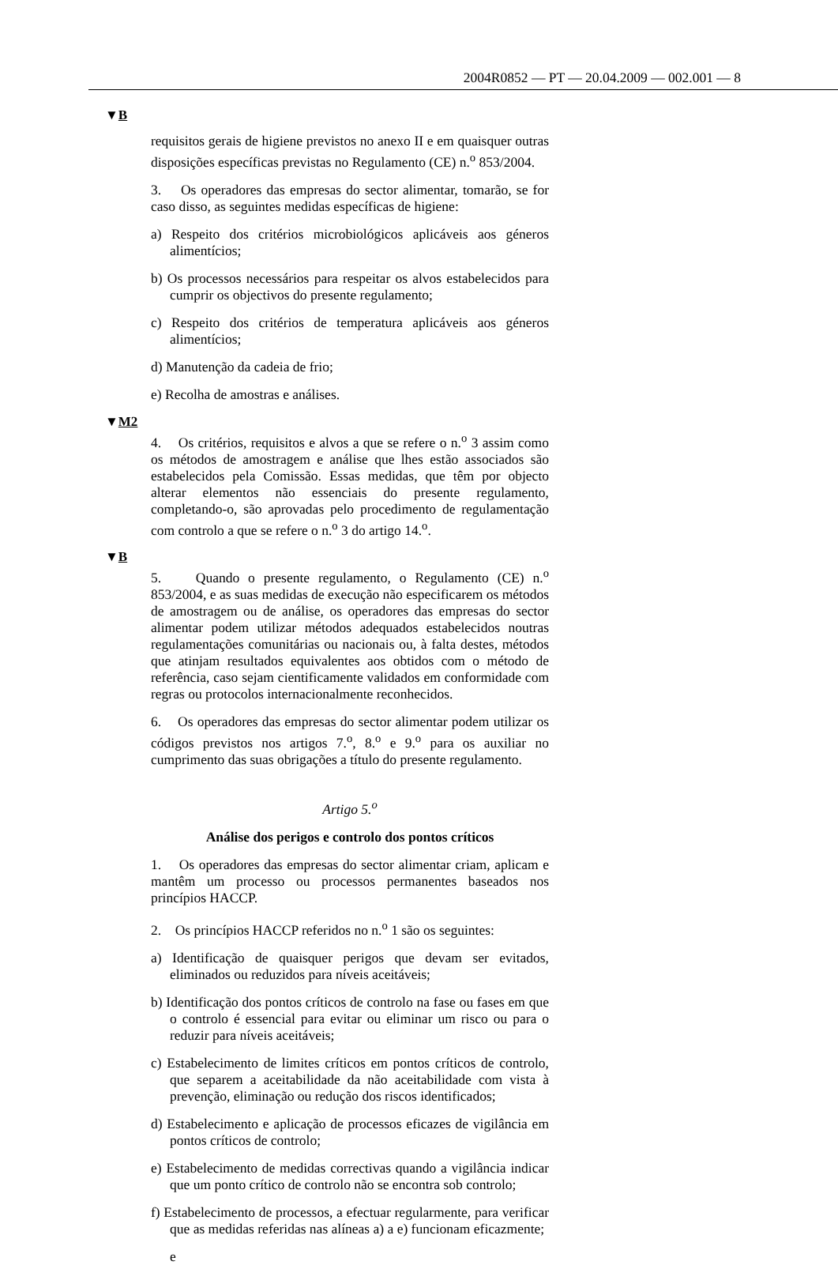2004R0852 — PT — 20.04.2009 — 002.001 — 8
▼B
requisitos gerais de higiene previstos no anexo II e em quaisquer outras disposições específicas previstas no Regulamento (CE) n.<sup>o</sup> 853/2004.
3. Os operadores das empresas do sector alimentar, tomarão, se for caso disso, as seguintes medidas específicas de higiene:
a) Respeito dos critérios microbiológicos aplicáveis aos géneros alimentícios;
b) Os processos necessários para respeitar os alvos estabelecidos para cumprir os objectivos do presente regulamento;
c) Respeito dos critérios de temperatura aplicáveis aos géneros alimentícios;
d) Manutenção da cadeia de frio;
e) Recolha de amostras e análises.
▼M2
4. Os critérios, requisitos e alvos a que se refere o n.<sup>o</sup> 3 assim como os métodos de amostragem e análise que lhes estão associados são estabelecidos pela Comissão. Essas medidas, que têm por objecto alterar elementos não essenciais do presente regulamento, completando-o, são aprovadas pelo procedimento de regulamentação com controlo a que se refere o n.<sup>o</sup> 3 do artigo 14.<sup>o</sup>.
▼B
5. Quando o presente regulamento, o Regulamento (CE) n.<sup>o</sup> 853/2004, e as suas medidas de execução não especificarem os métodos de amostragem ou de análise, os operadores das empresas do sector alimentar podem utilizar métodos adequados estabelecidos noutras regulamentações comunitárias ou nacionais ou, à falta destes, métodos que atinjam resultados equivalentes aos obtidos com o método de referência, caso sejam cientificamente validados em conformidade com regras ou protocolos internacionalmente reconhecidos.
6. Os operadores das empresas do sector alimentar podem utilizar os códigos previstos nos artigos 7.<sup>o</sup>, 8.<sup>o</sup> e 9.<sup>o</sup> para os auxiliar no cumprimento das suas obrigações a título do presente regulamento.
Artigo 5.<sup>o</sup>
Análise dos perigos e controlo dos pontos críticos
1. Os operadores das empresas do sector alimentar criam, aplicam e mantêm um processo ou processos permanentes baseados nos princípios HACCP.
2. Os princípios HACCP referidos no n.<sup>o</sup> 1 são os seguintes:
a) Identificação de quaisquer perigos que devam ser evitados, eliminados ou reduzidos para níveis aceitáveis;
b) Identificação dos pontos críticos de controlo na fase ou fases em que o controlo é essencial para evitar ou eliminar um risco ou para o reduzir para níveis aceitáveis;
c) Estabelecimento de limites críticos em pontos críticos de controlo, que separem a aceitabilidade da não aceitabilidade com vista à prevenção, eliminação ou redução dos riscos identificados;
d) Estabelecimento e aplicação de processos eficazes de vigilância em pontos críticos de controlo;
e) Estabelecimento de medidas correctivas quando a vigilância indicar que um ponto crítico de controlo não se encontra sob controlo;
f) Estabelecimento de processos, a efectuar regularmente, para verificar que as medidas referidas nas alíneas a) a e) funcionam eficazmente;
e